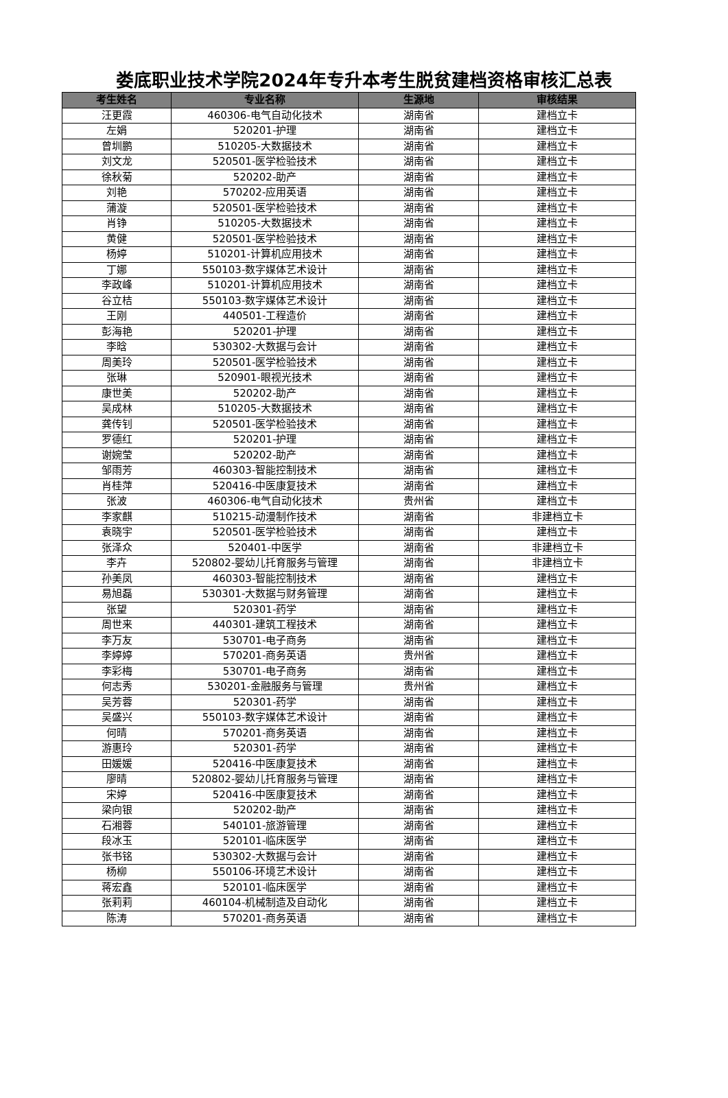娄底职业技术学院2024年专升本考生脱贫建档资格审核汇总表
| 考生姓名 | 专业名称 | 生源地 | 审核结果 |
| --- | --- | --- | --- |
| 汪更霞 | 460306-电气自动化技术 | 湖南省 | 建档立卡 |
| 左娟 | 520201-护理 | 湖南省 | 建档立卡 |
| 曾圳鹏 | 510205-大数据技术 | 湖南省 | 建档立卡 |
| 刘文龙 | 520501-医学检验技术 | 湖南省 | 建档立卡 |
| 徐秋菊 | 520202-助产 | 湖南省 | 建档立卡 |
| 刘艳 | 570202-应用英语 | 湖南省 | 建档立卡 |
| 蒲漩 | 520501-医学检验技术 | 湖南省 | 建档立卡 |
| 肖铮 | 510205-大数据技术 | 湖南省 | 建档立卡 |
| 黄健 | 520501-医学检验技术 | 湖南省 | 建档立卡 |
| 杨婷 | 510201-计算机应用技术 | 湖南省 | 建档立卡 |
| 丁娜 | 550103-数字媒体艺术设计 | 湖南省 | 建档立卡 |
| 李政峰 | 510201-计算机应用技术 | 湖南省 | 建档立卡 |
| 谷立桔 | 550103-数字媒体艺术设计 | 湖南省 | 建档立卡 |
| 王刚 | 440501-工程造价 | 湖南省 | 建档立卡 |
| 彭海艳 | 520201-护理 | 湖南省 | 建档立卡 |
| 李晗 | 530302-大数据与会计 | 湖南省 | 建档立卡 |
| 周美玲 | 520501-医学检验技术 | 湖南省 | 建档立卡 |
| 张琳 | 520901-眼视光技术 | 湖南省 | 建档立卡 |
| 康世美 | 520202-助产 | 湖南省 | 建档立卡 |
| 吴成林 | 510205-大数据技术 | 湖南省 | 建档立卡 |
| 龚传钊 | 520501-医学检验技术 | 湖南省 | 建档立卡 |
| 罗德红 | 520201-护理 | 湖南省 | 建档立卡 |
| 谢婉莹 | 520202-助产 | 湖南省 | 建档立卡 |
| 邹雨芳 | 460303-智能控制技术 | 湖南省 | 建档立卡 |
| 肖桂萍 | 520416-中医康复技术 | 湖南省 | 建档立卡 |
| 张波 | 460306-电气自动化技术 | 贵州省 | 建档立卡 |
| 李家麒 | 510215-动漫制作技术 | 湖南省 | 非建档立卡 |
| 袁晓宇 | 520501-医学检验技术 | 湖南省 | 建档立卡 |
| 张泽众 | 520401-中医学 | 湖南省 | 非建档立卡 |
| 李卉 | 520802-婴幼儿托育服务与管理 | 湖南省 | 非建档立卡 |
| 孙美凤 | 460303-智能控制技术 | 湖南省 | 建档立卡 |
| 易旭磊 | 530301-大数据与财务管理 | 湖南省 | 建档立卡 |
| 张望 | 520301-药学 | 湖南省 | 建档立卡 |
| 周世来 | 440301-建筑工程技术 | 湖南省 | 建档立卡 |
| 李万友 | 530701-电子商务 | 湖南省 | 建档立卡 |
| 李婷婷 | 570201-商务英语 | 贵州省 | 建档立卡 |
| 李彩梅 | 530701-电子商务 | 湖南省 | 建档立卡 |
| 何志秀 | 530201-金融服务与管理 | 贵州省 | 建档立卡 |
| 吴芳蓉 | 520301-药学 | 湖南省 | 建档立卡 |
| 吴盛兴 | 550103-数字媒体艺术设计 | 湖南省 | 建档立卡 |
| 何晴 | 570201-商务英语 | 湖南省 | 建档立卡 |
| 游惠玲 | 520301-药学 | 湖南省 | 建档立卡 |
| 田媛媛 | 520416-中医康复技术 | 湖南省 | 建档立卡 |
| 廖晴 | 520802-婴幼儿托育服务与管理 | 湖南省 | 建档立卡 |
| 宋婷 | 520416-中医康复技术 | 湖南省 | 建档立卡 |
| 梁向银 | 520202-助产 | 湖南省 | 建档立卡 |
| 石湘蓉 | 540101-旅游管理 | 湖南省 | 建档立卡 |
| 段冰玉 | 520101-临床医学 | 湖南省 | 建档立卡 |
| 张书铭 | 530302-大数据与会计 | 湖南省 | 建档立卡 |
| 杨柳 | 550106-环境艺术设计 | 湖南省 | 建档立卡 |
| 蒋宏鑫 | 520101-临床医学 | 湖南省 | 建档立卡 |
| 张莉莉 | 460104-机械制造及自动化 | 湖南省 | 建档立卡 |
| 陈涛 | 570201-商务英语 | 湖南省 | 建档立卡 |